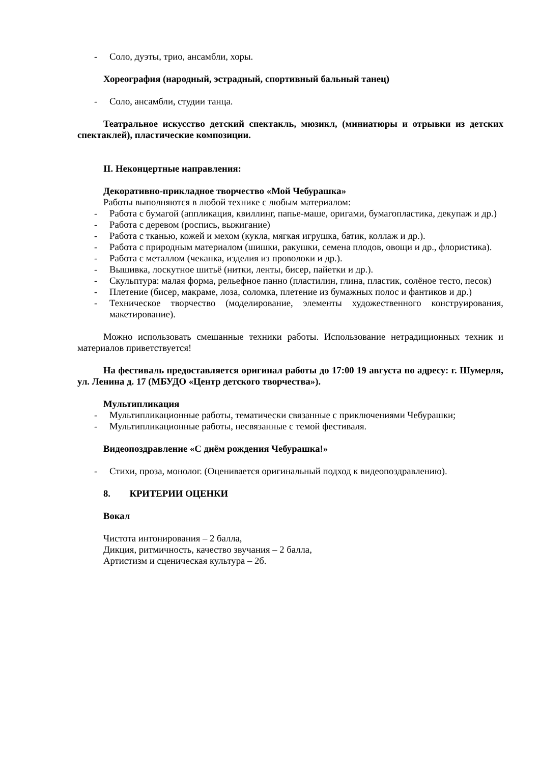- Соло, дуэты, трио, ансамбли, хоры.
Хореография (народный, эстрадный, спортивный бальный танец)
- Соло, ансамбли, студии танца.
Театральное искусство детский спектакль, мюзикл, (миниатюры и отрывки из детских спектаклей), пластические композиции.
II. Неконцертные направления:
Декоративно-прикладное творчество «Мой Чебурашка»
Работы выполняются в любой технике с любым материалом:
- Работа с бумагой (аппликация, квиллинг, папье-маше, оригами, бумагопластика, декупаж и др.)
- Работа с деревом (роспись, выжигание)
- Работа с тканью, кожей и мехом (кукла, мягкая игрушка, батик, коллаж и др.).
- Работа с природным материалом (шишки, ракушки, семена плодов, овощи и др., флористика).
- Работа с металлом (чеканка, изделия из проволоки и др.).
- Вышивка, лоскутное шитьё (нитки, ленты, бисер, пайетки и др.).
- Скульптура: малая форма, рельефное панно (пластилин, глина, пластик, солёное тесто, песок)
- Плетение (бисер, макраме, лоза, соломка, плетение из бумажных полос и фантиков и др.)
- Техническое творчество (моделирование, элементы художественного конструирования, макетирование).
Можно использовать смешанные техники работы. Использование нетрадиционных техник и материалов приветствуется!
На фестиваль предоставляется оригинал работы до 17:00 19 августа по адресу: г. Шумерля, ул. Ленина д. 17 (МБУДО «Центр детского творчества»).
Мультипликация
- Мультипликационные работы, тематически связанные с приключениями Чебурашки;
- Мультипликационные работы, несвязанные с темой фестиваля.
Видеопоздравление «С днём рождения Чебурашка!»
- Стихи, проза, монолог. (Оцениваетcя оригинальный подход к видеопоздравлению).
8. КРИТЕРИИ ОЦЕНКИ
Вокал
Чистота интонирования – 2 балла,
Дикция, ритмичность, качество звучания – 2 балла,
Артистизм и сценическая культура – 2б.